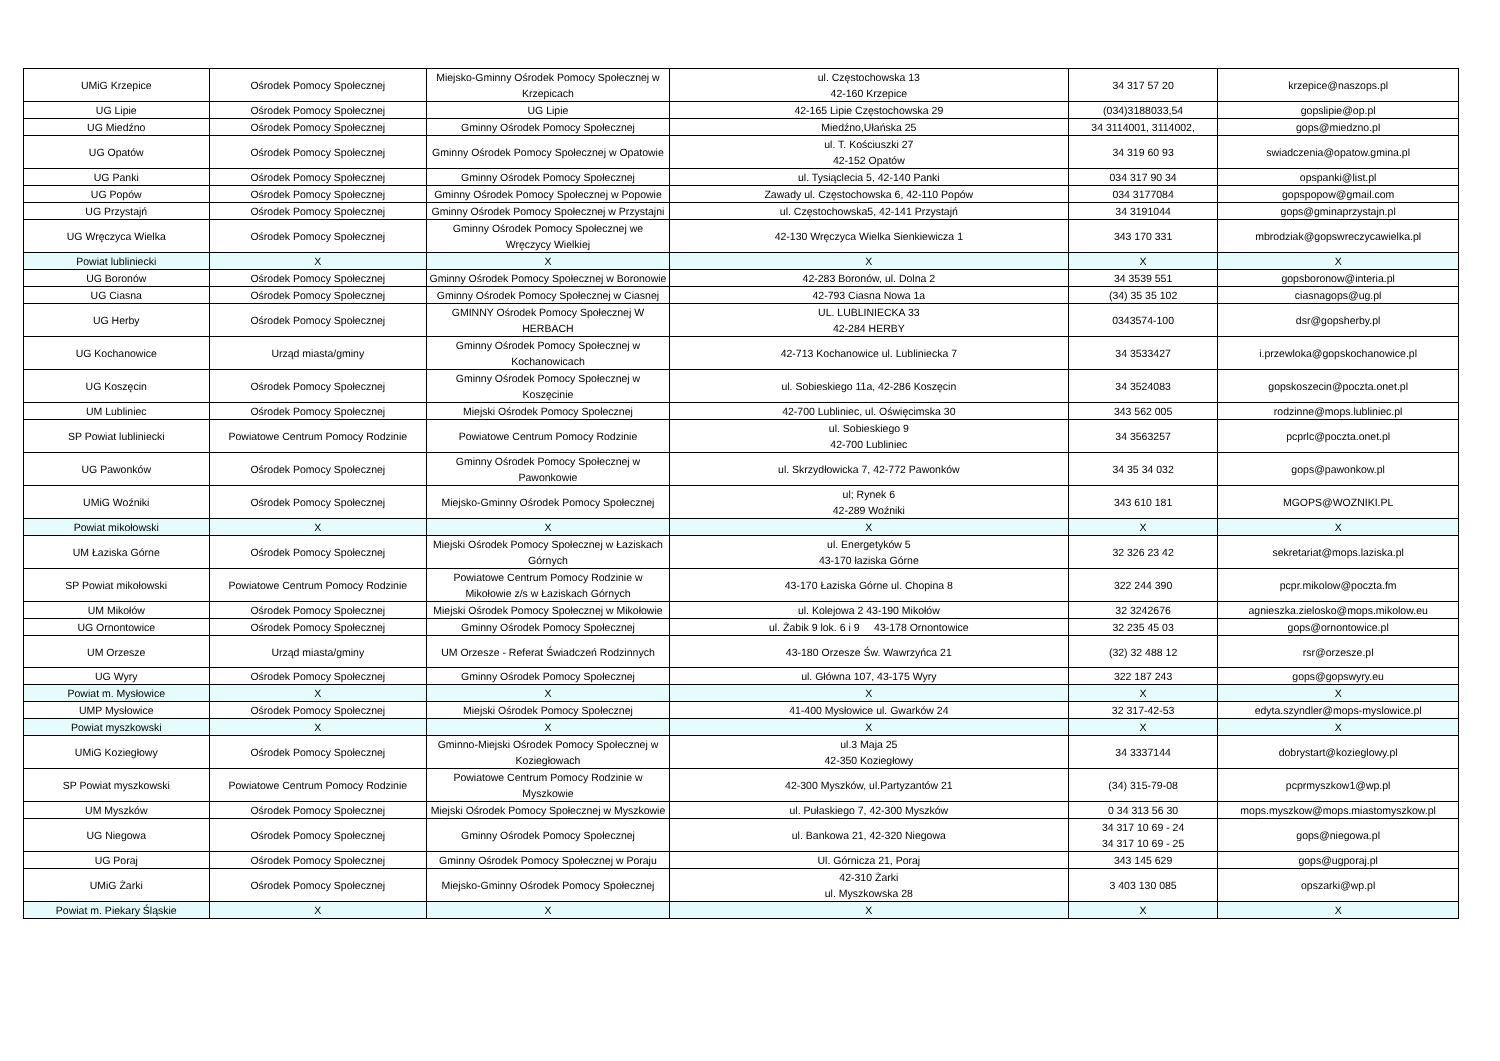| UMiG Krzepice | Ośrodek Pomocy Społecznej | Miejsko-Gminny Ośrodek Pomocy Społecznej w Krzepicach | ul. Częstochowska 13 42-160 Krzepice | 34 317 57 20 | krzepice@naszops.pl |
| UG Lipie | Ośrodek Pomocy Społecznej | UG Lipie | 42-165 Lipie Częstochowska 29 | (034)3188033,54 | gopslipie@op.pl |
| UG Miedźno | Ośrodek Pomocy Społecznej | Gminny Ośrodek Pomocy Społecznej | Miedźno,Ułańska 25 | 34 3114001, 3114002, | gops@miedzno.pl |
| UG Opatów | Ośrodek Pomocy Społecznej | Gminny Ośrodek Pomocy Społecznej w Opatowie | ul. T. Kościuszki 27 42-152 Opatów | 34 319 60 93 | swiadczenia@opatow.gmina.pl |
| UG Panki | Ośrodek Pomocy Społecznej | Gminny Ośrodek Pomocy Społecznej | ul. Tysiąclecia 5, 42-140 Panki | 034 317 90 34 | opspanki@list.pl |
| UG Popów | Ośrodek Pomocy Społecznej | Gminny Ośrodek Pomocy Społecznej w Popowie | Zawady ul. Częstochowska 6, 42-110 Popów | 034 3177084 | gopspopow@gmail.com |
| UG Przystajń | Ośrodek Pomocy Społecznej | Gminny Ośrodek Pomocy Społecznej w Przystajni | ul. Częstochowska5, 42-141 Przystajń | 34 3191044 | gops@gminaprzystajn.pl |
| UG Wręczyca Wielka | Ośrodek Pomocy Społecznej | Gminny Ośrodek Pomocy Społecznej we Wręczycy Wielkiej | 42-130 Wręczyca Wielka Sienkiewicza 1 | 343 170 331 | mbrodziak@gopswreczycawielka.pl |
| Powiat lubliniecki | X | X | X | X | X |
| UG Boronów | Ośrodek Pomocy Społecznej | Gminny Ośrodek Pomocy Społecznej w Boronowie | 42-283 Boronów, ul. Dolna 2 | 34 3539 551 | gopsboronow@interia.pl |
| UG Ciasna | Ośrodek Pomocy Społecznej | Gminny Ośrodek Pomocy Społecznej w Ciasnej | 42-793 Ciasna Nowa 1a | (34) 35 35 102 | ciasnagops@ug.pl |
| UG Herby | Ośrodek Pomocy Społecznej | GMINNY Ośrodek Pomocy Społecznej W HERBACH | UL. LUBLINIECKA 33 42-284 HERBY | 0343574-100 | dsr@gopsherby.pl |
| UG Kochanowice | Urząd miasta/gminy | Gminny Ośrodek Pomocy Społecznej w Kochanowicach | 42-713 Kochanowice ul. Lubliniecka 7 | 34 3533427 | i.przewloka@gopskochanowice.pl |
| UG Koszęcin | Ośrodek Pomocy Społecznej | Gminny Ośrodek Pomocy Społecznej w Koszęcinie | ul. Sobieskiego 11a, 42-286 Koszęcin | 34 3524083 | gopskoszecin@poczta.onet.pl |
| UM Lubliniec | Ośrodek Pomocy Społecznej | Miejski Ośrodek Pomocy Społecznej | 42-700 Lubliniec, ul. Oświęcimska 30 | 343 562 005 | rodzinne@mops.lubliniec.pl |
| SP Powiat lubliniecki | Powiatowe Centrum Pomocy Rodzinie | Powiatowe Centrum Pomocy Rodzinie | ul. Sobieskiego 9 42-700 Lubliniec | 34 3563257 | pcprlc@poczta.onet.pl |
| UG Pawonków | Ośrodek Pomocy Społecznej | Gminny Ośrodek Pomocy Społecznej w Pawonkowie | ul. Skrzydłowicka 7, 42-772 Pawonków | 34 35 34 032 | gops@pawonkow.pl |
| UMiG Woźniki | Ośrodek Pomocy Społecznej | Miejsko-Gminny Ośrodek Pomocy Społecznej | ul; Rynek 6 42-289 Woźniki | 343 610 181 | MGOPS@WOZNIKI.PL |
| Powiat mikołowski | X | X | X | X | X |
| UM Łaziska Górne | Ośrodek Pomocy Społecznej | Miejski Ośrodek Pomocy Społecznej w Łaziskach Górnych | ul. Energetyków 5 43-170 łaziska Górne | 32 326 23 42 | sekretariat@mops.laziska.pl |
| SP Powiat mikołowski | Powiatowe Centrum Pomocy Rodzinie | Powiatowe Centrum Pomocy Rodzinie w Mikołowie z/s w Łaziskach Górnych | 43-170 Łaziska Górne ul. Chopina 8 | 322 244 390 | pcpr.mikolow@poczta.fm |
| UM Mikołów | Ośrodek Pomocy Społecznej | Miejski Ośrodek Pomocy Społecznej w Mikołowie | ul. Kolejowa 2 43-190 Mikołów | 32 3242676 | agnieszka.zielosko@mops.mikolow.eu |
| UG Ornontowice | Ośrodek Pomocy Społecznej | Gminny Ośrodek Pomocy Społecznej | ul. Żabik 9 lok. 6 i 9 43-178 Ornontowice | 32 235 45 03 | gops@ornontowice.pl |
| UM Orzesze | Urząd miasta/gminy | UM Orzesze - Referat Świadczeń Rodzinnych | 43-180 Orzesze Św. Wawrzyńca 21 | (32) 32 488 12 | rsr@orzesze.pl |
| UG Wyry | Ośrodek Pomocy Społecznej | Gminny Ośrodek Pomocy Społecznej | ul. Główna 107, 43-175 Wyry | 322 187 243 | gops@gopswyry.eu |
| Powiat m. Mysłowice | X | X | X | X | X |
| UMP Mysłowice | Ośrodek Pomocy Społecznej | Miejski Ośrodek Pomocy Społecznej | 41-400 Mysłowice ul. Gwarków 24 | 32 317-42-53 | edyta.szyndler@mops-myslowice.pl |
| Powiat myszkowski | X | X | X | X | X |
| UMiG Koziegłowy | Ośrodek Pomocy Społecznej | Gminno-Miejski Ośrodek Pomocy Społecznej w Koziegłowach | ul.3 Maja 25 42-350 Koziegłowy | 34 3337144 | dobrystart@kozieglowy.pl |
| SP Powiat myszkowski | Powiatowe Centrum Pomocy Rodzinie | Powiatowe Centrum Pomocy Rodzinie w Myszkowie | 42-300 Myszków, ul.Partyzantów 21 | (34) 315-79-08 | pcprmyszkow1@wp.pl |
| UM Myszków | Ośrodek Pomocy Społecznej | Miejski Ośrodek Pomocy Społecznej w Myszkowie | ul. Pułaskiego 7, 42-300 Myszków | 0 34 313 56 30 | mops.myszkow@mops.miastomyszkow.pl |
| UG Niegowa | Ośrodek Pomocy Społecznej | Gminny Ośrodek Pomocy Społecznej | ul. Bankowa 21, 42-320 Niegowa | 34 317 10 69 - 24 34 317 10 69 - 25 | gops@niegowa.pl |
| UG Poraj | Ośrodek Pomocy Społecznej | Gminny Ośrodek Pomocy Społecznej w Poraju | Ul. Górnicza 21, Poraj | 343 145 629 | gops@ugporaj.pl |
| UMiG Żarki | Ośrodek Pomocy Społecznej | Miejsko-Gminny Ośrodek Pomocy Społecznej | 42-310 Żarki ul. Myszkowska 28 | 3 403 130 085 | opszarki@wp.pl |
| Powiat m. Piekary Śląskie | X | X | X | X | X |